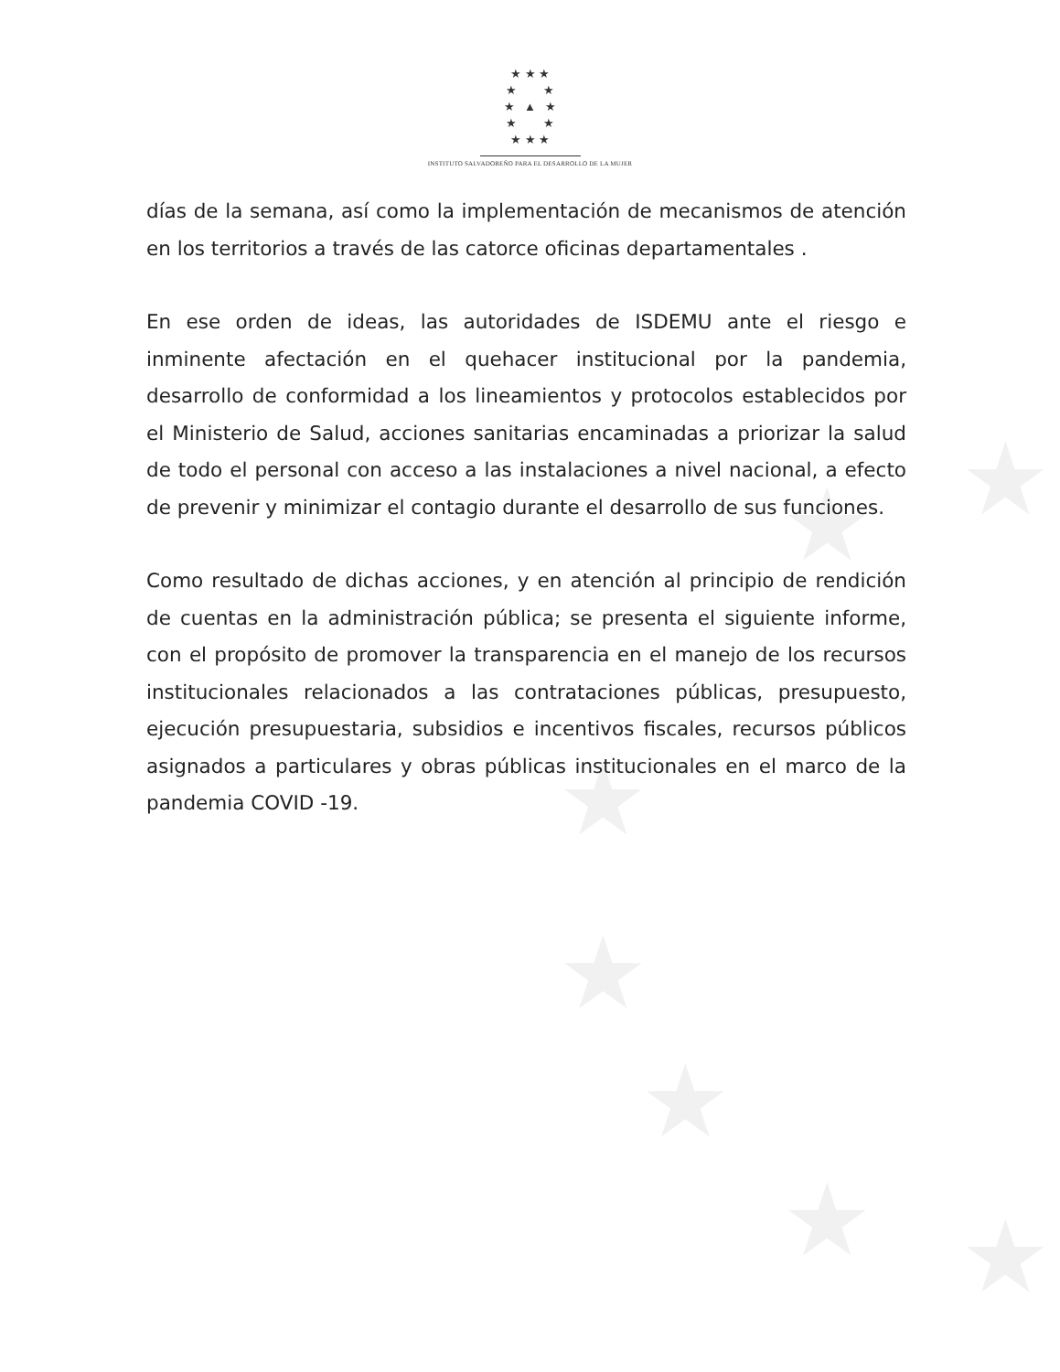★
★
★
★
★
★ ★
★ ★ ★
★ ★
★ ▲ ★
★ ★
★ ★ ★
INSTITUTO SALVADOREÑO PARA EL DESARROLLO DE LA MUJER
días de la semana, así como la implementación de mecanismos de atención en los territorios a través de las catorce oficinas departamentales .
En ese orden de ideas, las autoridades de ISDEMU ante el riesgo e inminente afectación en el quehacer institucional por la pandemia, desarrollo de conformidad a los lineamientos y protocolos establecidos por el Ministerio de Salud, acciones sanitarias encaminadas a priorizar la salud de todo el personal con acceso a las instalaciones a nivel nacional, a efecto de prevenir y minimizar el contagio durante el desarrollo de sus funciones.
Como resultado de dichas acciones, y en atención al principio de rendición de cuentas en la administración pública; se presenta el siguiente informe, con el propósito de promover la transparencia en el manejo de los recursos institucionales relacionados a las contrataciones públicas, presupuesto, ejecución presupuestaria, subsidios e incentivos fiscales, recursos públicos asignados a particulares y obras públicas institucionales en el marco de la pandemia COVID -19.